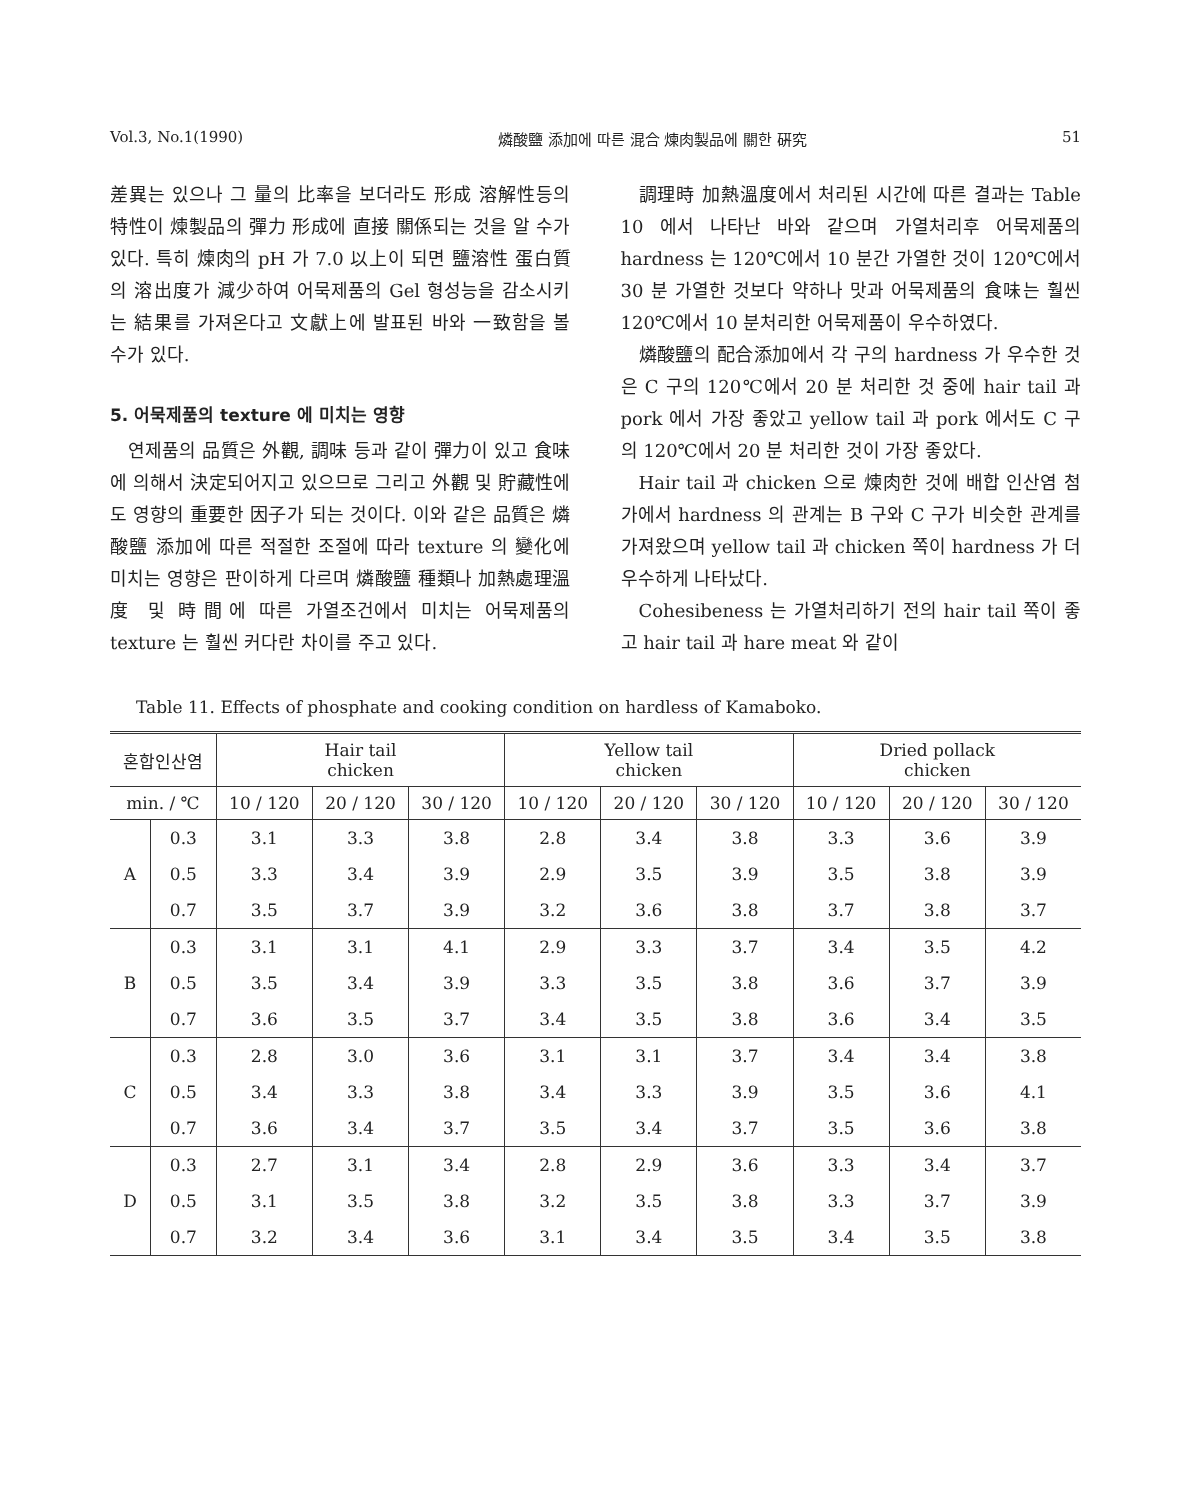Vol.3, No.1(1990) 燐酸鹽 添加에 따른 混合 煉肉製品에 關한 硏究 51
差異는 있으나 그 量의 比率을 보더라도 形成 溶解性등의 特性이 煉製品의 彈力 形成에 直接 關係되는 것을 알 수가 있다. 특히 煉肉의 pH 가 7.0 以上이 되면 鹽溶性 蛋白質의 溶出度가 減少하여 어묵제품의 Gel 형성능을 감소시키는 結果를 가져온다고 文獻上에 발표된 바와 一致함을 볼 수가 있다.
5. 어묵제품의 texture 에 미치는 영향
연제품의 品質은 外觀, 調味 등과 같이 彈力이 있고 食味에 의해서 決定되어지고 있으므로 그리고 外觀 및 貯藏性에도 영향의 重要한 因子가 되는 것이다. 이와 같은 品質은 燐酸鹽 添加에 따른 적절한 조절에 따라 texture 의 變化에 미치는 영향은 판이하게 다르며 燐酸鹽 種類나 加熱處理溫度 및 時間에 따른 가열조건에서 미치는 어묵제품의 texture 는 훨씬 커다란 차이를 주고 있다.
調理時 加熱溫度에서 처리된 시간에 따른 결과는 Table 10 에서 나타난 바와 같으며 가열처리후 어묵제품의 hardness 는 120℃에서 10 분간 가열한 것이 120℃에서 30 분 가열한 것보다 약하나 맛과 어묵제품의 食味는 훨씬 120℃에서 10 분처리한 어묵제품이 우수하였다.
燐酸鹽의 配合添加에서 각 구의 hardness 가 우수한 것은 C 구의 120℃에서 20 분 처리한 것 중에 hair tail 과 pork 에서 가장 좋았고 yellow tail 과 pork 에서도 C 구의 120℃에서 20 분 처리한 것이 가장 좋았다.
Hair tail 과 chicken 으로 煉肉한 것에 배합 인산염 첨가에서 hardness 의 관계는 B 구와 C 구가 비슷한 관계를 가져왔으며 yellow tail 과 chicken 쪽이 hardness 가 더 우수하게 나타났다.
Cohesibeness 는 가열처리하기 전의 hair tail 쪽이 좋고 hair tail 과 hare meat 와 같이
Table 11. Effects of phosphate and cooking condition on hardless of Kamaboko.
| 혼합인산염 | | Hair tail chicken | | | Yellow tail chicken | | | Dried pollack chicken | | |
| --- | --- | --- | --- | --- | --- | --- | --- | --- | --- | --- |
| min. / ℃ | | 10 / 120 | 20 / 120 | 30 / 120 | 10 / 120 | 20 / 120 | 30 / 120 | 10 / 120 | 20 / 120 | 30 / 120 |
| A | 0.3 | 3.1 | 3.3 | 3.8 | 2.8 | 3.4 | 3.8 | 3.3 | 3.6 | 3.9 |
| | 0.5 | 3.3 | 3.4 | 3.9 | 2.9 | 3.5 | 3.9 | 3.5 | 3.8 | 3.9 |
| | 0.7 | 3.5 | 3.7 | 3.9 | 3.2 | 3.6 | 3.8 | 3.7 | 3.8 | 3.7 |
| B | 0.3 | 3.1 | 3.1 | 4.1 | 2.9 | 3.3 | 3.7 | 3.4 | 3.5 | 4.2 |
| | 0.5 | 3.5 | 3.4 | 3.9 | 3.3 | 3.5 | 3.8 | 3.6 | 3.7 | 3.9 |
| | 0.7 | 3.6 | 3.5 | 3.7 | 3.4 | 3.5 | 3.8 | 3.6 | 3.4 | 3.5 |
| C | 0.3 | 2.8 | 3.0 | 3.6 | 3.1 | 3.1 | 3.7 | 3.4 | 3.4 | 3.8 |
| | 0.5 | 3.4 | 3.3 | 3.8 | 3.4 | 3.3 | 3.9 | 3.5 | 3.6 | 4.1 |
| | 0.7 | 3.6 | 3.4 | 3.7 | 3.5 | 3.4 | 3.7 | 3.5 | 3.6 | 3.8 |
| D | 0.3 | 2.7 | 3.1 | 3.4 | 2.8 | 2.9 | 3.6 | 3.3 | 3.4 | 3.7 |
| | 0.5 | 3.1 | 3.5 | 3.8 | 3.2 | 3.5 | 3.8 | 3.3 | 3.7 | 3.9 |
| | 0.7 | 3.2 | 3.4 | 3.6 | 3.1 | 3.4 | 3.5 | 3.4 | 3.5 | 3.8 |